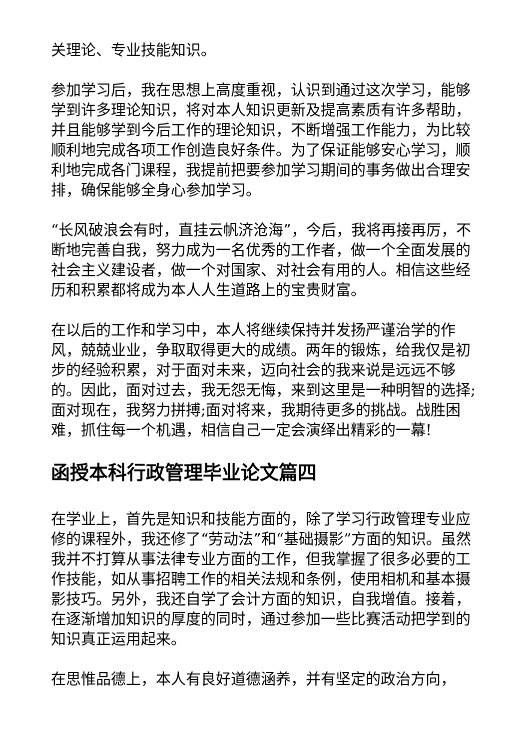关理论、专业技能知识。
参加学习后，我在思想上高度重视，认识到通过这次学习，能够学到许多理论知识，将对本人知识更新及提高素质有许多帮助，并且能够学到今后工作的理论知识，不断增强工作能力，为比较顺利地完成各项工作创造良好条件。为了保证能够安心学习，顺利地完成各门课程，我提前把要参加学习期间的事务做出合理安排，确保能够全身心参加学习。
“长风破浪会有时，直挂云帆济沧海”，今后，我将再接再厉，不断地完善自我，努力成为一名优秀的工作者，做一个全面发展的社会主义建设者，做一个对国家、对社会有用的人。相信这些经历和积累都将成为本人人生道路上的宝贵财富。
在以后的工作和学习中，本人将继续保持并发扬严谨治学的作风，兢兢业业，争取取得更大的成绩。两年的锻炼，给我仅是初步的经验积累，对于面对未来，迈向社会的我来说是远远不够的。因此，面对过去，我无怨无悔，来到这里是一种明智的选择;面对现在，我努力拼搏;面对将来，我期待更多的挑战。战胜困难，抓住每一个机遇，相信自己一定会演绎出精彩的一幕!
函授本科行政管理毕业论文篇四
在学业上，首先是知识和技能方面的，除了学习行政管理专业应修的课程外，我还修了“劳动法”和“基础摄影”方面的知识。虽然我并不打算从事法律专业方面的工作，但我掌握了很多必要的工作技能，如从事招聘工作的相关法规和条例，使用相机和基本摄影技巧。另外，我还自学了会计方面的知识，自我增值。接着，在逐渐增加知识的厚度的同时，通过参加一些比赛活动把学到的知识真正运用起来。
在思惟品德上，本人有良好道德涵养，并有坚定的政治方向，